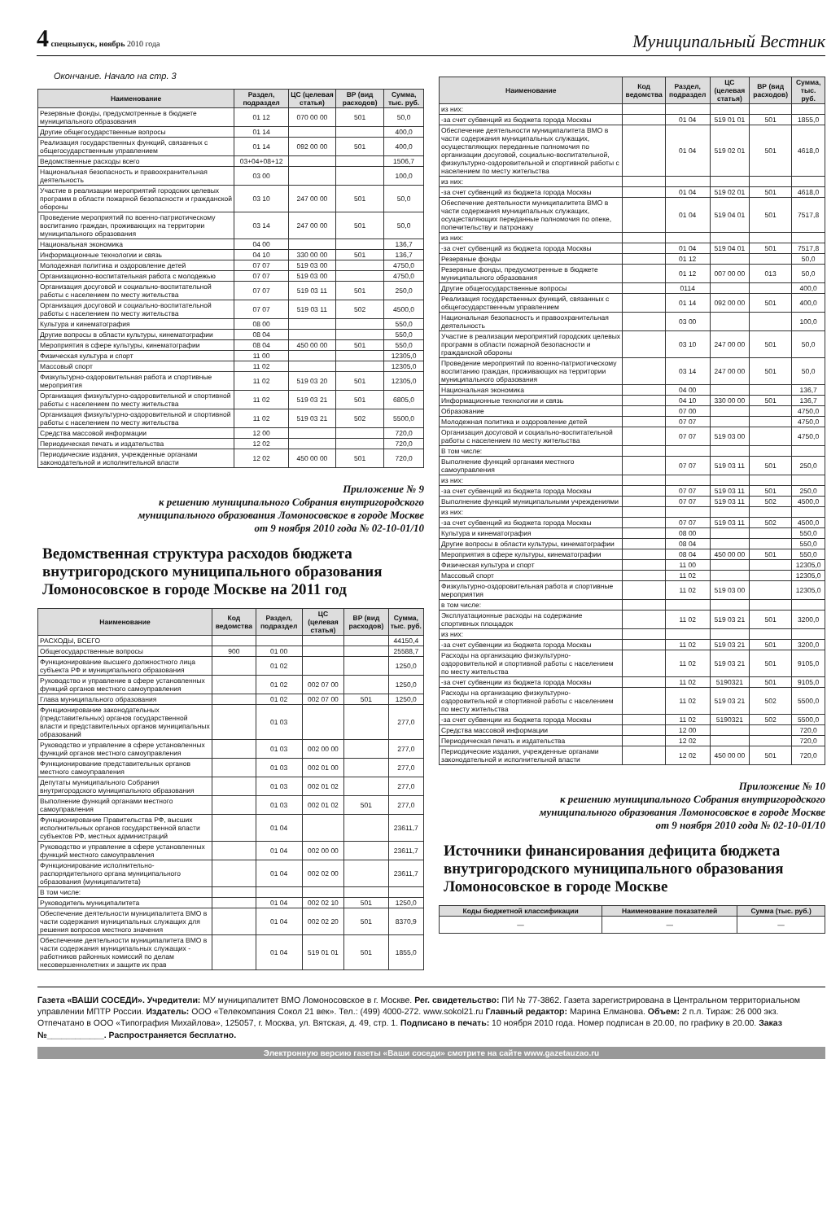4 спецвыпуск, ноябрь 2010 года
Муниципальный Вестник
Окончание. Начало на стр. 3
| Наименование | Раздел, подраздел | ЦС (целевая статья) | ВР (вид расходов) | Сумма, тыс. руб. |
| --- | --- | --- | --- | --- |
| Резервные фонды, предусмотренные в бюджете муниципального образования | 01 12 | 070 00 00 | 501 | 50,0 |
| Другие общегосударственные вопросы | 01 14 | | | 400,0 |
| Реализация государственных функций, связанных с общегосударственным управлением | 01 14 | 092 00 00 | 501 | 400,0 |
| Ведомственные расходы всего | 03+04+08+12 | | | 1506,7 |
| Национальная безопасность и правоохранительная деятельность | 03 00 | | | 100,0 |
| Участие в реализации мероприятий городских целевых программ в области пожарной безопасности и гражданской обороны | 03 10 | 247 00 00 | 501 | 50,0 |
| Проведение мероприятий по военно-патриотическому воспитанию граждан, проживающих на территории муниципального образования | 03 14 | 247 00 00 | 501 | 50,0 |
| Национальная экономика | 04 00 | | | 136,7 |
| Информационные технологии и связь | 04 10 | 330 00 00 | 501 | 136,7 |
| Молодежная политика и оздоровление детей | 07 07 | 519 03 00 | | 4750,0 |
| Организационно-воспитательная работа с молодежью | 07 07 | 519 03 00 | | 4750,0 |
| Организация досуговой и социально-воспитательной работы с населением по месту жительства | 07 07 | 519 03 11 | 501 | 250,0 |
| Организация досуговой и социально-воспитательной работы с населением по месту жительства | 07 07 | 519 03 11 | 502 | 4500,0 |
| Культура и кинематография | 08 00 | | | 550,0 |
| Другие вопросы в области культуры, кинематографии | 08 04 | | | 550,0 |
| Мероприятия в сфере культуры, кинематографии | 08 04 | 450 00 00 | 501 | 550,0 |
| Физическая культура и спорт | 11 00 | | | 12305,0 |
| Массовый спорт | 11 02 | | | 12305,0 |
| Физкультурно-оздоровительная работа и спортивные мероприятия | 11 02 | 519 03 20 | 501 | 12305,0 |
| Организация физкультурно-оздоровительной и спортивной работы с населением по месту жительства | 11 02 | 519 03 21 | 501 | 6805,0 |
| Организация физкультурно-оздоровительной и спортивной работы с населением по месту жительства | 11 02 | 519 03 21 | 502 | 5500,0 |
| Средства массовой информации | 12 00 | | | 720,0 |
| Периодическая печать и издательства | 12 02 | | | 720,0 |
| Периодические издания, учрежденные органами законодательной и исполнительной власти | 12 02 | 450 00 00 | 501 | 720,0 |
Приложение № 9
к решению муниципального Собрания внутригородского
муниципального образования Ломоносовское в городе Москве
от 9 ноября 2010 года № 02-10-01/10
Ведомственная структура расходов бюджета внутригородского муниципального образования Ломоносовское в городе Москве на 2011 год
| Наименование | Код ведомства | Раздел, подраздел | ЦС (целевая статья) | ВР (вид расходов) | Сумма, тыс. руб. |
| --- | --- | --- | --- | --- | --- |
| РАСХОДЫ, ВСЕГО | | | | | 44150,4 |
| Общегосударственные вопросы | 900 | 01 00 | | | 25588,7 |
| Функционирование высшего должностного лица субъекта РФ и муниципального образования | | 01 02 | | | 1250,0 |
| Руководство и управление в сфере установленных функций органов местного самоуправления | | 01 02 | 002 07 00 | | 1250,0 |
| Глава муниципального образования | | 01 02 | 002 07 00 | 501 | 1250,0 |
| Функционирование законодательных (представительных) органов государственной власти и представительных органов муниципальных образований | | 01 03 | | | 277,0 |
| Руководство и управление в сфере установленных функций органов местного самоуправления | | 01 03 | 002 00 00 | | 277,0 |
| Функционирование представительных органов местного самоуправления | | 01 03 | 002 01 00 | | 277,0 |
| Депутаты муниципального Собрания внутригородского муниципального образования | | 01 03 | 002 01 02 | | 277,0 |
| Выполнение функций органами местного самоуправления | | 01 03 | 002 01 02 | 501 | 277,0 |
| Функционирование Правительства РФ, высших исполнительных органов государственной власти субъектов РФ, местных администраций | | 01 04 | | | 23611,7 |
| Руководство и управление в сфере установленных функций местного самоуправления | | 01 04 | 002 00 00 | | 23611,7 |
| Функционирование исполнительно-распорядительного органа муниципального образования (муниципалитета) | | 01 04 | 002 02 00 | | 23611,7 |
| В том числе: | | | | | |
| Руководитель муниципалитета | | 01 04 | 002 02 10 | 501 | 1250,0 |
| Обеспечение деятельности муниципалитета ВМО в части содержания муниципальных служащих для решения вопросов местного значения | | 01 04 | 002 02 20 | 501 | 8370,9 |
| Обеспечение деятельности муниципалитета ВМО в части содержания муниципальных служащих - работников районных комиссий по делам несовершеннолетних и защите их прав | | 01 04 | 519 01 01 | 501 | 1855,0 |
| Наименование | Код ведомства | Раздел, подраздел | ЦС (целевая статья) | ВР (вид расходов) | Сумма, тыс. руб. |
| --- | --- | --- | --- | --- | --- |
| из них: | | | | | |
| -за счет субвенций из бюджета города Москвы | | 01 04 | 519 01 01 | 501 | 1855,0 |
| Обеспечение деятельности муниципалитета ВМО в части содержания муниципальных служащих, осуществляющих переданные полномочия по организации досуговой, социально-воспитательной, физкультурно-оздоровительной и спортивной работы с населением по месту жительства | | 01 04 | 519 02 01 | 501 | 4618,0 |
| из них: | | | | | |
| -за счет субвенций из бюджета города Москвы | | 01 04 | 519 02 01 | 501 | 4618,0 |
| Обеспечение деятельности муниципалитета ВМО в части содержания муниципальных служащих, осуществляющих переданные полномочия по опеке, попечительству и патронажу | | 01 04 | 519 04 01 | 501 | 7517,8 |
| из них: | | | | | |
| -за счет субвенций из бюджета города Москвы | | 01 04 | 519 04 01 | 501 | 7517,8 |
| Резервные фонды | | 01 12 | | | 50,0 |
| Резервные фонды, предусмотренные в бюджете муниципального образования | | 01 12 | 007 00 00 | 013 | 50,0 |
| Другие общегосударственные вопросы | | 0114 | | | 400,0 |
| Реализация государственных функций, связанных с общегосударственным управлением | | 01 14 | 092 00 00 | 501 | 400,0 |
| Национальная безопасность и правоохранительная деятельность | | 03 00 | | | 100,0 |
| Участие в реализации мероприятий городских целевых программ в области пожарной безопасности и гражданской обороны | | 03 10 | 247 00 00 | 501 | 50,0 |
| Проведение мероприятий по военно-патриотическому воспитанию граждан, проживающих на территории муниципального образования | | 03 14 | 247 00 00 | 501 | 50,0 |
| Национальная экономика | | 04 00 | | | 136,7 |
| Информационные технологии и связь | | 04 10 | 330 00 00 | 501 | 136,7 |
| Образование | | 07 00 | | | 4750,0 |
| Молодежная политика и оздоровление детей | | 07 07 | | | 4750,0 |
| Организация досуговой и социально-воспитательной работы с населением по месту жительства | | 07 07 | 519 03 00 | | 4750,0 |
| В том числе: | | | | | |
| Выполнение функций органами местного самоуправления | | 07 07 | 519 03 11 | 501 | 250,0 |
| из них: | | | | | |
| -за счет субвенций из бюджета города Москвы | | 07 07 | 519 03 11 | 501 | 250,0 |
| Выполнение функций муниципальными учреждениями | | 07 07 | 519 03 11 | 502 | 4500,0 |
| из них: | | | | | |
| -за счет субвенций из бюджета города Москвы | | 07 07 | 519 03 11 | 502 | 4500,0 |
| Культура и кинематография | | 08 00 | | | 550,0 |
| Другие вопросы в области культуры, кинематографии | | 08 04 | | | 550,0 |
| Мероприятия в сфере культуры, кинематографии | | 08 04 | 450 00 00 | 501 | 550,0 |
| Физическая культура и спорт | | 11 00 | | | 12305,0 |
| Массовый спорт | | 11 02 | | | 12305,0 |
| Физкультурно-оздоровительная работа и спортивные мероприятия | | 11 02 | 519 03 00 | | 12305,0 |
| в том числе: | | | | | |
| Эксплуатационные расходы на содержание спортивных площадок | | 11 02 | 519 03 21 | 501 | 3200,0 |
| из них: | | | | | |
| -за счет субвенции из бюджета города Москвы | | 11 02 | 519 03 21 | 501 | 3200,0 |
| Расходы на организацию физкультурно-оздоровительной и спортивной работы с населением по месту жительства | | 11 02 | 519 03 21 | 501 | 9105,0 |
| -за счет субвенции из бюджета города Москвы | | 11 02 | 5190321 | 501 | 9105,0 |
| Расходы на организацию физкультурно-оздоровительной и спортивной работы с населением по месту жительства | | 11 02 | 519 03 21 | 502 | 5500,0 |
| -за счет субвенции из бюджета города Москвы | | 11 02 | 5190321 | 502 | 5500,0 |
| Средства массовой информации | | 12 00 | | | 720,0 |
| Периодическая печать и издательства | | 12 02 | | | 720,0 |
| Периодические издания, учрежденные органами законодательной и исполнительной власти | | 12 02 | 450 00 00 | 501 | 720,0 |
Приложение № 10
к решению муниципального Собрания внутригородского
муниципального образования Ломоносовское в городе Москве
от 9 ноября 2010 года № 02-10-01/10
Источники финансирования дефицита бюджета внутригородского муниципального образования Ломоносовское в городе Москве
| Коды бюджетной классификации | Наименование показателей | Сумма (тыс. руб.) |
| --- | --- | --- |
| — | — | — |
Газета «ВАШИ СОСЕДИ». Учредители: МУ муниципалитет ВМО Ломоносовское в г. Москве. Рег. свидетельство: ПИ № 77-3862. Газета зарегистрирована в Центральном территориальном управлении МПТР России. Издатель: ООО «Телекомпания Сокол 21 век». Тел.: (499) 4000-272. www.sokol21.ru Главный редактор: Марина Елманова. Объем: 2 п.л. Тираж: 26 000 экз. Отпечатано в ООО «Типография Михайлова», 125057, г. Москва, ул. Вятская, д. 49, стр. 1. Подписано в печать: 10 ноября 2010 года. Номер подписан в 20.00, по графику в 20.00. Заказ №____________. Распространяется бесплатно.
Электронную версию газеты «Ваши соседи» смотрите на сайте www.gazetauzao.ru